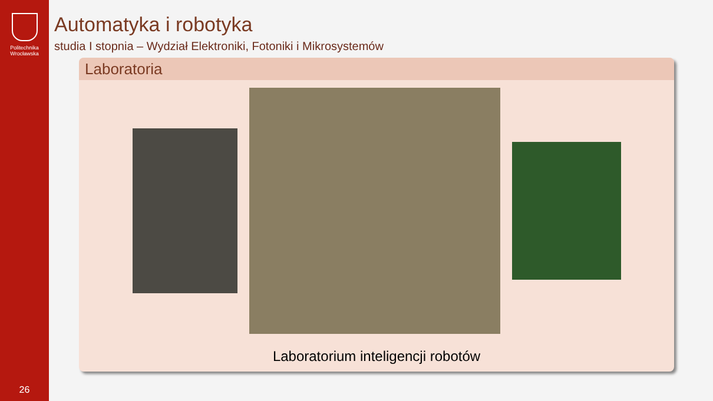Politechnika
Wrocławska
26
Automatyka i robotyka
studia I stopnia – Wydział Elektroniki, Fotoniki i Mikrosystemów
Laboratoria
Laboratorium inteligencji robotów